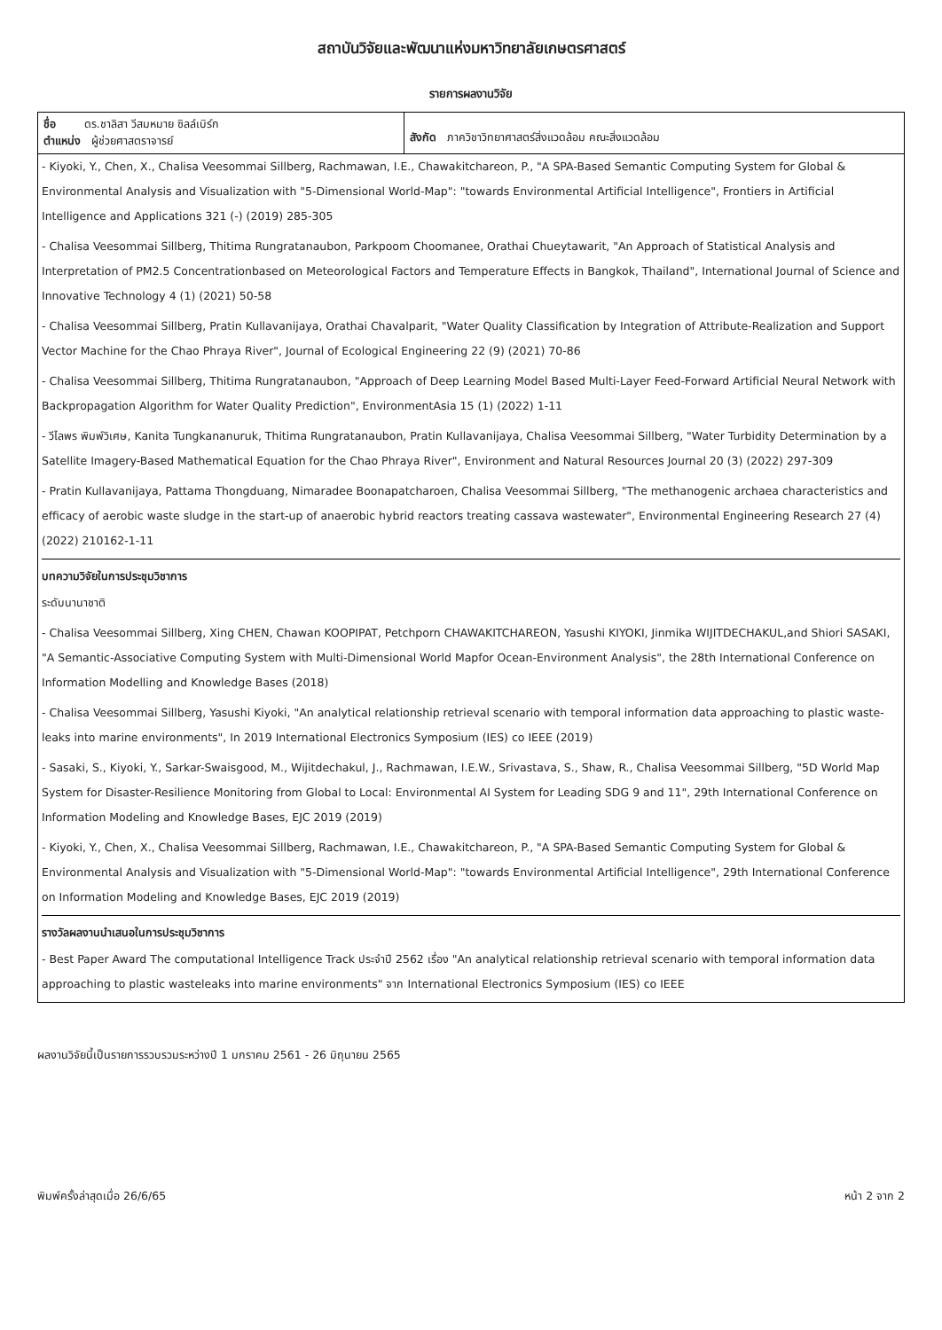สถาบันวิจัยและพัฒนาแห่งมหาวิทยาลัยเกษตรศาสตร์
รายการผลงานวิจัย
| ชื่อ ดร.ชาลิสา วีสมหมาย ซิลล์เบิร์ก ตำแหน่ง ผู้ช่วยศาสตราจารย์ | สังกัด ภาควิชาวิทยาศาสตร์สิ่งแวดล้อม คณะสิ่งแวดล้อม |
| - Kiyoki, Y., Chen, X., Chalisa Veesommai Sillberg, Rachmawan, I.E., Chawakitchareon, P., "A SPA-Based Semantic Computing System for Global & Environmental Analysis and Visualization with "5-Dimensional World-Map": "towards Environmental Artificial Intelligence", Frontiers in Artificial Intelligence and Applications 321 (-) (2019) 285-305 - Chalisa Veesommai Sillberg, Thitima Rungratanaubon, Parkpoom Choomanee, Orathai Chueytawarit, "An Approach of Statistical Analysis and Interpretation of PM2.5 Concentrationbased on Meteorological Factors and Temperature Effects in Bangkok, Thailand", International Journal of Science and Innovative Technology 4 (1) (2021) 50-58 - Chalisa Veesommai Sillberg, Pratin Kullavanijaya, Orathai Chavalparit, "Water Quality Classification by Integration of Attribute-Realization and Support Vector Machine for the Chao Phraya River", Journal of Ecological Engineering 22 (9) (2021) 70-86 - Chalisa Veesommai Sillberg, Thitima Rungratanaubon, "Approach of Deep Learning Model Based Multi-Layer Feed-Forward Artificial Neural Network with Backpropagation Algorithm for Water Quality Prediction", EnvironmentAsia 15 (1) (2022) 1-11 - วีไลพร พิมพ์วิเศษ, Kanita Tungkananuruk, Thitima Rungratanaubon, Pratin Kullavanijaya, Chalisa Veesommai Sillberg, "Water Turbidity Determination by a Satellite Imagery-Based Mathematical Equation for the Chao Phraya River", Environment and Natural Resources Journal 20 (3) (2022) 297-309 - Pratin Kullavanijaya, Pattama Thongduang, Nimaradee Boonapatcharoen, Chalisa Veesommai Sillberg, "The methanogenic archaea characteristics and efficacy of aerobic waste sludge in the start-up of anaerobic hybrid reactors treating cassava wastewater", Environmental Engineering Research 27 (4) (2022) 210162-1-11 บทความวิจัยในการประชุมวิชาการ ระดับนานาชาติ - Chalisa Veesommai Sillberg, Xing CHEN, Chawan KOOPIPAT, Petchporn CHAWAKITCHAREON, Yasushi KIYOKI, Jinmika WIJITDECHAKUL,and Shiori SASAKI, "A Semantic-Associative Computing System with Multi-Dimensional World Mapfor Ocean-Environment Analysis", the 28th International Conference on Information Modelling and Knowledge Bases (2018) - Chalisa Veesommai Sillberg, Yasushi Kiyoki, "An analytical relationship retrieval scenario with temporal information data approaching to plastic waste-leaks into marine environments", In 2019 International Electronics Symposium (IES) co IEEE (2019) - Sasaki, S., Kiyoki, Y., Sarkar-Swaisgood, M., Wijitdechakul, J., Rachmawan, I.E.W., Srivastava, S., Shaw, R., Chalisa Veesommai Sillberg, "5D World Map System for Disaster-Resilience Monitoring from Global to Local: Environmental AI System for Leading SDG 9 and 11", 29th International Conference on Information Modeling and Knowledge Bases, EJC 2019 (2019) - Kiyoki, Y., Chen, X., Chalisa Veesommai Sillberg, Rachmawan, I.E., Chawakitchareon, P., "A SPA-Based Semantic Computing System for Global & Environmental Analysis and Visualization with "5-Dimensional World-Map": "towards Environmental Artificial Intelligence", 29th International Conference on Information Modeling and Knowledge Bases, EJC 2019 (2019) รางวัลผลงานนำเสนอในการประชุมวิชาการ - Best Paper Award The computational Intelligence Track ประจำปี 2562 เรื่อง "An analytical relationship retrieval scenario with temporal information data approaching to plastic wasteleaks into marine environments" จาก International Electronics Symposium (IES) co IEEE | |
ผลงานวิจัยนี้เป็นรายการรวบรวมระหว่างปี 1 มกราคม 2561 - 26 มิถุนายน 2565
พิมพ์ครั้งล่าสุดเมื่อ 26/6/65 หน้า 2 จาก 2